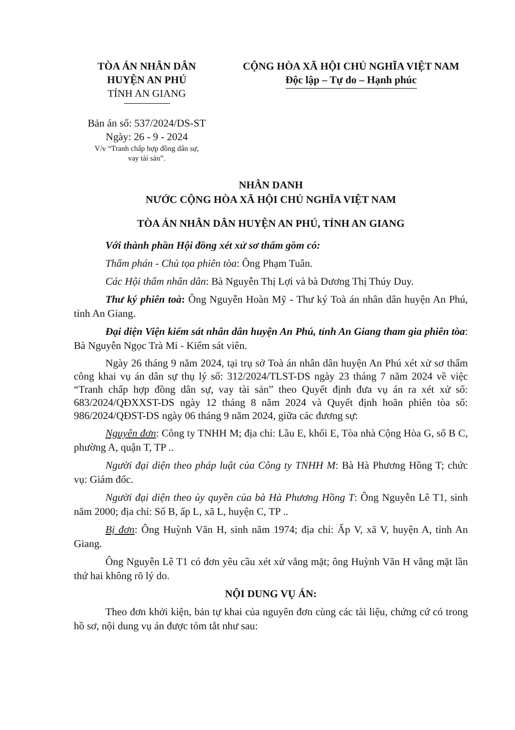TÒA ÁN NHÂN DÂN
HUYỆN AN PHÚ
TỈNH AN GIANG
Bản án số: 537/2024/DS-ST
Ngày: 26 - 9 - 2024
V/v “Tranh chấp hợp đồng dân sự,
vay tài sản”.
CỘNG HÒA XÃ HỘI CHỦ NGHĨA VIỆT NAM
Độc lập – Tự do – Hạnh phúc
NHÂN DANH
NƯỚC CỘNG HÒA XÃ HỘI CHỦ NGHĨA VIỆT NAM
TÒA ÁN NHÂN DÂN HUYỆN AN PHÚ, TỈNH AN GIANG
Với thành phần Hội đồng xét xử sơ thẩm gồm có:
Thẩm phán - Chủ tọa phiên tòa: Ông Phạm Tuân.
Các Hội thẩm nhân dân: Bà Nguyễn Thị Lợi và bà Dương Thị Thúy Duy.
Thư ký phiên toà: Ông Nguyễn Hoàn Mỹ - Thư ký Toà án nhân dân huyện An Phú, tỉnh An Giang.
Đại diện Viện kiểm sát nhân dân huyện An Phú, tỉnh An Giang tham gia phiên tòa: Bà Nguyễn Ngọc Trà Mi - Kiểm sát viên.
Ngày 26 tháng 9 năm 2024, tại trụ sở Toà án nhân dân huyện An Phú xét xử sơ thẩm công khai vụ án dân sự thụ lý số: 312/2024/TLST-DS ngày 23 tháng 7 năm 2024 về việc “Tranh chấp hợp đồng dân sự, vay tài sản” theo Quyết định đưa vụ án ra xét xử số: 683/2024/QĐXXST-DS ngày 12 tháng 8 năm 2024 và Quyết định hoãn phiên tòa số: 986/2024/QĐST-DS ngày 06 tháng 9 năm 2024, giữa các đương sự:
Nguyên đơn: Công ty TNHH M; địa chỉ: Lầu E, khối E, Tòa nhà Cộng Hòa G, số B C, phường A, quận T, TP ..
Người đại diện theo pháp luật của Công ty TNHH M: Bà Hà Phương Hồng T; chức vụ: Giám đốc.
Người đại diện theo ủy quyền của bà Hà Phương Hồng T: Ông Nguyễn Lê T1, sinh năm 2000; địa chỉ: Số B, ấp L, xã L, huyện C, TP ..
Bị đơn: Ông Huỳnh Văn H, sinh năm 1974; địa chỉ: Ấp V, xã V, huyện A, tỉnh An Giang.
Ông Nguyễn Lê T1 có đơn yêu cầu xét xử vắng mặt; ông Huỳnh Văn H vắng mặt lần thứ hai không rõ lý do.
NỘI DUNG VỤ ÁN:
Theo đơn khởi kiện, bản tự khai của nguyên đơn cùng các tài liệu, chứng cứ có trong hồ sơ, nội dung vụ án được tóm tắt như sau: